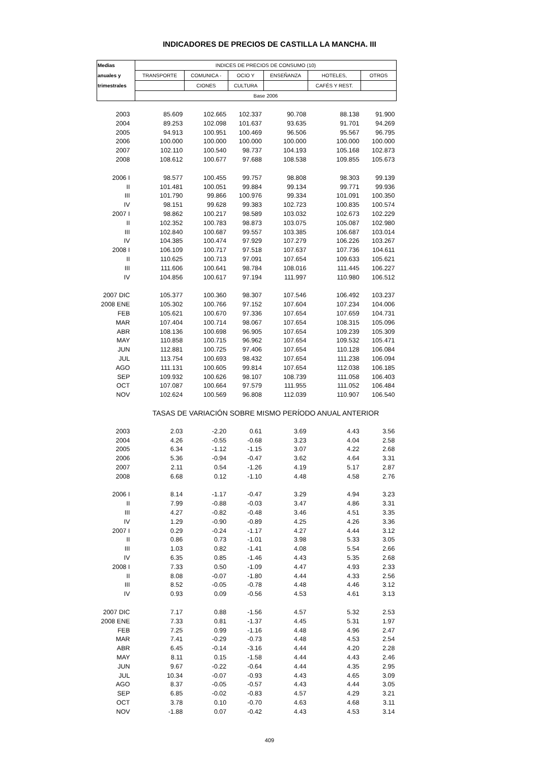INDICADORES DE PRECIOS DE CASTILLA LA MANCHA. III
| Medias | INDICES DE PRECIOS DE CONSUMO (10) | | | | | |
| --- | --- | --- | --- | --- | --- | --- |
| anuales y | TRANSPORTE | COMUNICA - | OCIO Y | ENSEÑANZA | HOTELES, | OTROS |
| trimestrales | | CIONES | CULTURA | | CAFÉS Y REST. | |
| | Base 2006 | | | | | |
| 2003 | 85.609 | 102.665 | 102.337 | 90.708 | 88.138 | 91.900 |
| 2004 | 89.253 | 102.098 | 101.637 | 93.635 | 91.701 | 94.269 |
| 2005 | 94.913 | 100.951 | 100.469 | 96.506 | 95.567 | 96.795 |
| 2006 | 100.000 | 100.000 | 100.000 | 100.000 | 100.000 | 100.000 |
| 2007 | 102.110 | 100.540 | 98.737 | 104.193 | 105.168 | 102.873 |
| 2008 | 108.612 | 100.677 | 97.688 | 108.538 | 109.855 | 105.673 |
| 2006 I | 98.577 | 100.455 | 99.757 | 98.808 | 98.303 | 99.139 |
| II | 101.481 | 100.051 | 99.884 | 99.134 | 99.771 | 99.936 |
| III | 101.790 | 99.866 | 100.976 | 99.334 | 101.091 | 100.350 |
| IV | 98.151 | 99.628 | 99.383 | 102.723 | 100.835 | 100.574 |
| 2007 I | 98.862 | 100.217 | 98.589 | 103.032 | 102.673 | 102.229 |
| II | 102.352 | 100.783 | 98.873 | 103.075 | 105.087 | 102.980 |
| III | 102.840 | 100.687 | 99.557 | 103.385 | 106.687 | 103.014 |
| IV | 104.385 | 100.474 | 97.929 | 107.279 | 106.226 | 103.267 |
| 2008 I | 106.109 | 100.717 | 97.518 | 107.637 | 107.736 | 104.611 |
| II | 110.625 | 100.713 | 97.091 | 107.654 | 109.633 | 105.621 |
| III | 111.606 | 100.641 | 98.784 | 108.016 | 111.445 | 106.227 |
| IV | 104.856 | 100.617 | 97.194 | 111.997 | 110.980 | 106.512 |
| 2007 DIC | 105.377 | 100.360 | 98.307 | 107.546 | 106.492 | 103.237 |
| 2008 ENE | 105.302 | 100.766 | 97.152 | 107.604 | 107.234 | 104.006 |
| FEB | 105.621 | 100.670 | 97.336 | 107.654 | 107.659 | 104.731 |
| MAR | 107.404 | 100.714 | 98.067 | 107.654 | 108.315 | 105.096 |
| ABR | 108.136 | 100.698 | 96.905 | 107.654 | 109.239 | 105.309 |
| MAY | 110.858 | 100.715 | 96.962 | 107.654 | 109.532 | 105.471 |
| JUN | 112.881 | 100.725 | 97.406 | 107.654 | 110.128 | 106.084 |
| JUL | 113.754 | 100.693 | 98.432 | 107.654 | 111.238 | 106.094 |
| AGO | 111.131 | 100.605 | 99.814 | 107.654 | 112.038 | 106.185 |
| SEP | 109.932 | 100.626 | 98.107 | 108.739 | 111.058 | 106.403 |
| OCT | 107.087 | 100.664 | 97.579 | 111.955 | 111.052 | 106.484 |
| NOV | 102.624 | 100.569 | 96.808 | 112.039 | 110.907 | 106.540 |
| | TASAS DE VARIACIÓN SOBRE MISMO PERÍODO ANUAL ANTERIOR | | | | | |
| 2003 | 2.03 | -2.20 | 0.61 | 3.69 | 4.43 | 3.56 |
| 2004 | 4.26 | -0.55 | -0.68 | 3.23 | 4.04 | 2.58 |
| 2005 | 6.34 | -1.12 | -1.15 | 3.07 | 4.22 | 2.68 |
| 2006 | 5.36 | -0.94 | -0.47 | 3.62 | 4.64 | 3.31 |
| 2007 | 2.11 | 0.54 | -1.26 | 4.19 | 5.17 | 2.87 |
| 2008 | 6.68 | 0.12 | -1.10 | 4.48 | 4.58 | 2.76 |
| 2006 I | 8.14 | -1.17 | -0.47 | 3.29 | 4.94 | 3.23 |
| II | 7.99 | -0.88 | -0.03 | 3.47 | 4.86 | 3.31 |
| III | 4.27 | -0.82 | -0.48 | 3.46 | 4.51 | 3.35 |
| IV | 1.29 | -0.90 | -0.89 | 4.25 | 4.26 | 3.36 |
| 2007 I | 0.29 | -0.24 | -1.17 | 4.27 | 4.44 | 3.12 |
| II | 0.86 | 0.73 | -1.01 | 3.98 | 5.33 | 3.05 |
| III | 1.03 | 0.82 | -1.41 | 4.08 | 5.54 | 2.66 |
| IV | 6.35 | 0.85 | -1.46 | 4.43 | 5.35 | 2.68 |
| 2008 I | 7.33 | 0.50 | -1.09 | 4.47 | 4.93 | 2.33 |
| II | 8.08 | -0.07 | -1.80 | 4.44 | 4.33 | 2.56 |
| III | 8.52 | -0.05 | -0.78 | 4.48 | 4.46 | 3.12 |
| IV | 0.93 | 0.09 | -0.56 | 4.53 | 4.61 | 3.13 |
| 2007 DIC | 7.17 | 0.88 | -1.56 | 4.57 | 5.32 | 2.53 |
| 2008 ENE | 7.33 | 0.81 | -1.37 | 4.45 | 5.31 | 1.97 |
| FEB | 7.25 | 0.99 | -1.16 | 4.48 | 4.96 | 2.47 |
| MAR | 7.41 | -0.29 | -0.73 | 4.48 | 4.53 | 2.54 |
| ABR | 6.45 | -0.14 | -3.16 | 4.44 | 4.20 | 2.28 |
| MAY | 8.11 | 0.15 | -1.58 | 4.44 | 4.43 | 2.46 |
| JUN | 9.67 | -0.22 | -0.64 | 4.44 | 4.35 | 2.95 |
| JUL | 10.34 | -0.07 | -0.93 | 4.43 | 4.65 | 3.09 |
| AGO | 8.37 | -0.05 | -0.57 | 4.43 | 4.44 | 3.05 |
| SEP | 6.85 | -0.02 | -0.83 | 4.57 | 4.29 | 3.21 |
| OCT | 3.78 | 0.10 | -0.70 | 4.63 | 4.68 | 3.11 |
| NOV | -1.88 | 0.07 | -0.42 | 4.43 | 4.53 | 3.14 |
409